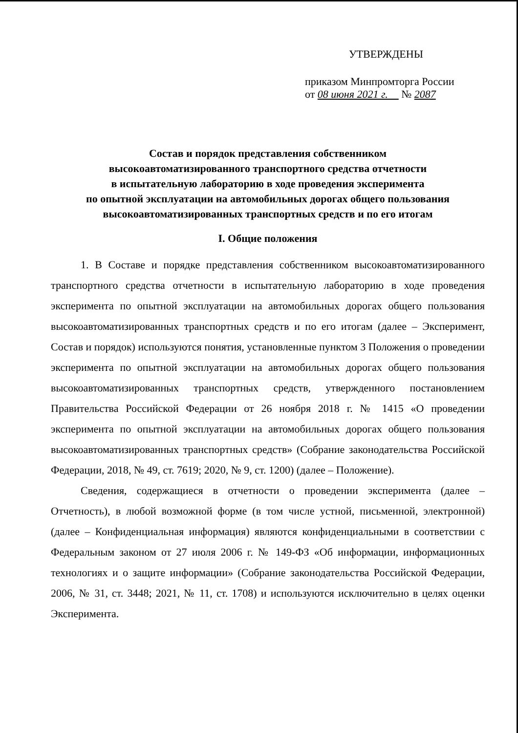УТВЕРЖДЕНЫ
приказом Минпромторга России
от 08 июня 2021 г. № 2087
Состав и порядок представления собственником
высокоавтоматизированного транспортного средства отчетности
в испытательную лабораторию в ходе проведения эксперимента
по опытной эксплуатации на автомобильных дорогах общего пользования
высокоавтоматизированных транспортных средств и по его итогам
I. Общие положения
1. В Составе и порядке представления собственником высокоавтоматизированного транспортного средства отчетности в испытательную лабораторию в ходе проведения эксперимента по опытной эксплуатации на автомобильных дорогах общего пользования высокоавтоматизированных транспортных средств и по его итогам (далее – Эксперимент, Состав и порядок) используются понятия, установленные пунктом 3 Положения о проведении эксперимента по опытной эксплуатации на автомобильных дорогах общего пользования высокоавтоматизированных транспортных средств, утвержденного постановлением Правительства Российской Федерации от 26 ноября 2018 г. № 1415 «О проведении эксперимента по опытной эксплуатации на автомобильных дорогах общего пользования высокоавтоматизированных транспортных средств» (Собрание законодательства Российской Федерации, 2018, № 49, ст. 7619; 2020, № 9, ст. 1200) (далее – Положение).
Сведения, содержащиеся в отчетности о проведении эксперимента (далее – Отчетность), в любой возможной форме (в том числе устной, письменной, электронной) (далее – Конфиденциальная информация) являются конфиденциальными в соответствии с Федеральным законом от 27 июля 2006 г. № 149-ФЗ «Об информации, информационных технологиях и о защите информации» (Собрание законодательства Российской Федерации, 2006, № 31, ст. 3448; 2021, № 11, ст. 1708) и используются исключительно в целях оценки Эксперимента.